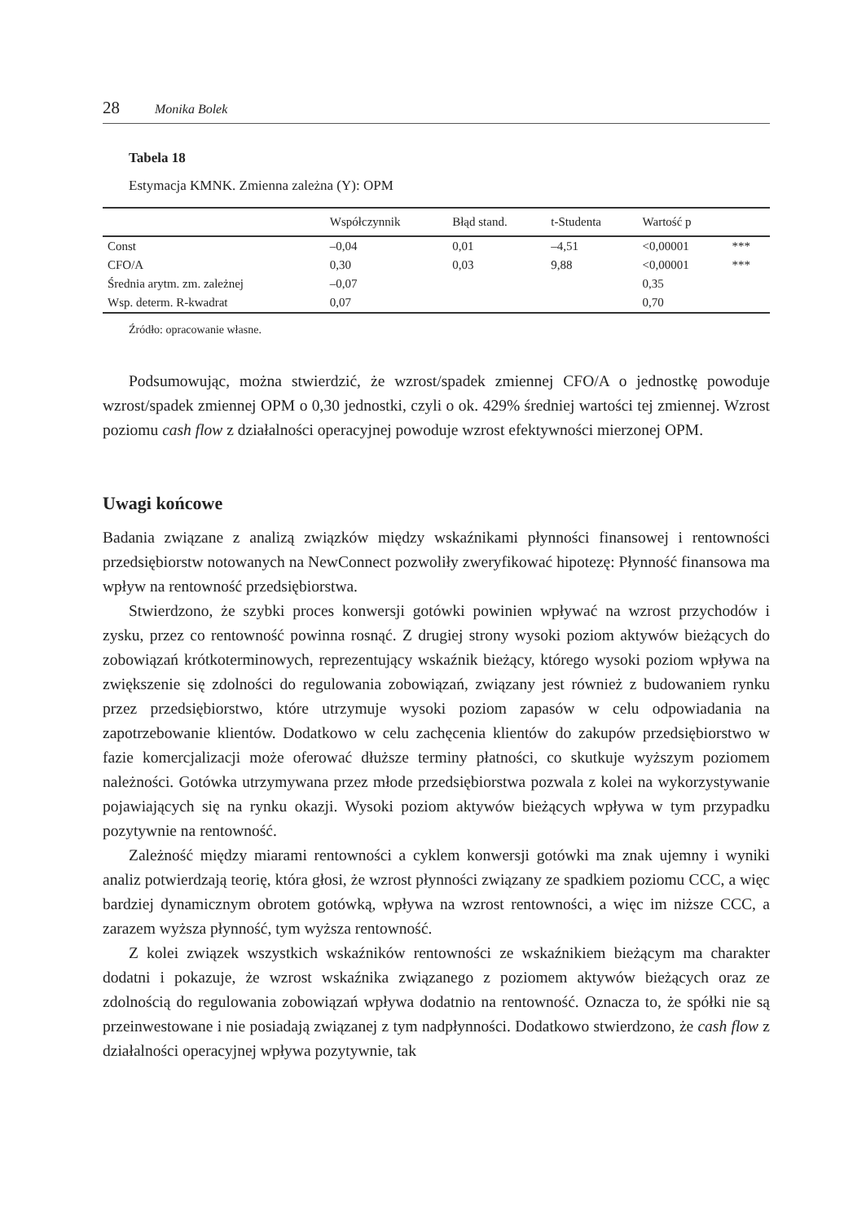28 Monika Bolek
Tabela 18
Estymacja KMNK. Zmienna zależna (Y): OPM
| | Współczynnik | Błąd stand. | t-Studenta | Wartość p | |
| --- | --- | --- | --- | --- | --- |
| Const | –0,04 | 0,01 | –4,51 | <0,00001 | *** |
| CFO/A | 0,30 | 0,03 | 9,88 | <0,00001 | *** |
| Średnia arytm. zm. zależnej | –0,07 | | | 0,35 | |
| Wsp. determ. R-kwadrat | 0,07 | | | 0,70 | |
Źródło: opracowanie własne.
Podsumowując, można stwierdzić, że wzrost/spadek zmiennej CFO/A o jednostkę powoduje wzrost/spadek zmiennej OPM o 0,30 jednostki, czyli o ok. 429% średniej wartości tej zmiennej. Wzrost poziomu cash flow z działalności operacyjnej powoduje wzrost efektywności mierzonej OPM.
Uwagi końcowe
Badania związane z analizą związków między wskaźnikami płynności finansowej i rentowności przedsiębiorstw notowanych na NewConnect pozwoliły zweryfikować hipotezę: Płynność finansowa ma wpływ na rentowność przedsiębiorstwa.
Stwierdzono, że szybki proces konwersji gotówki powinien wpływać na wzrost przychodów i zysku, przez co rentowność powinna rosnąć. Z drugiej strony wysoki poziom aktywów bieżących do zobowiązań krótkoterminowych, reprezentujący wskaźnik bieżący, którego wysoki poziom wpływa na zwiększenie się zdolności do regulowania zobowiązań, związany jest również z budowaniem rynku przez przedsiębiorstwo, które utrzymuje wysoki poziom zapasów w celu odpowiadania na zapotrzebowanie klientów. Dodatkowo w celu zachęcenia klientów do zakupów przedsiębiorstwo w fazie komercjalizacji może oferować dłuższe terminy płatności, co skutkuje wyższym poziomem należności. Gotówka utrzymywana przez młode przedsiębiorstwa pozwala z kolei na wykorzystywanie pojawiających się na rynku okazji. Wysoki poziom aktywów bieżących wpływa w tym przypadku pozytywnie na rentowność.
Zależność między miarami rentowności a cyklem konwersji gotówki ma znak ujemny i wyniki analiz potwierdzają teorię, która głosi, że wzrost płynności związany ze spadkiem poziomu CCC, a więc bardziej dynamicznym obrotem gotówką, wpływa na wzrost rentowności, a więc im niższe CCC, a zarazem wyższa płynność, tym wyższa rentowność.
Z kolei związek wszystkich wskaźników rentowności ze wskaźnikiem bieżącym ma charakter dodatni i pokazuje, że wzrost wskaźnika związanego z poziomem aktywów bieżących oraz ze zdolnością do regulowania zobowiązań wpływa dodatnio na rentowność. Oznacza to, że spółki nie są przeinwestowane i nie posiadają związanej z tym nadpłynności. Dodatkowo stwierdzono, że cash flow z działalności operacyjnej wpływa pozytywnie, tak